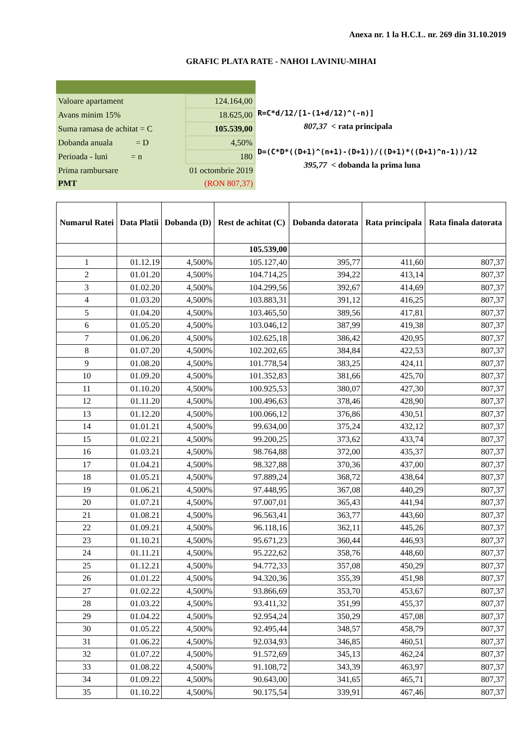Anexa nr. 1 la H.C.L. nr. 269 din 31.10.2019
GRAFIC PLATA RATE - NAHOI LAVINIU-MIHAI
| Valoare apartament | 124.164,00 |
| Avans minim 15% | 18.625,00 |
| Suma ramasa de achitat = C | 105.539,00 |
| Dobanda anuala = D | 4,50% |
| Perioada - luni = n | 180 |
| Prima rambursare | 01 octombrie 2019 |
| PMT | (RON 807,37) |
R=C*d/12/[1-(1+d/12)^(-n)]
807,37 < rata principala
D=(C*D*((D+1)^(n+1)-(D+1))/((D+1)*((D+1)^n-1))/12
395,77 < dobanda la prima luna
| Numarul Ratei | Data Platii | Dobanda (D) | Rest de achitat (C) | Dobanda datorata | Rata principala | Rata finala datorata |
| --- | --- | --- | --- | --- | --- | --- |
| | | | 105.539,00 | | | |
| 1 | 01.12.19 | 4,500% | 105.127,40 | 395,77 | 411,60 | 807,37 |
| 2 | 01.01.20 | 4,500% | 104.714,25 | 394,22 | 413,14 | 807,37 |
| 3 | 01.02.20 | 4,500% | 104.299,56 | 392,67 | 414,69 | 807,37 |
| 4 | 01.03.20 | 4,500% | 103.883,31 | 391,12 | 416,25 | 807,37 |
| 5 | 01.04.20 | 4,500% | 103.465,50 | 389,56 | 417,81 | 807,37 |
| 6 | 01.05.20 | 4,500% | 103.046,12 | 387,99 | 419,38 | 807,37 |
| 7 | 01.06.20 | 4,500% | 102.625,18 | 386,42 | 420,95 | 807,37 |
| 8 | 01.07.20 | 4,500% | 102.202,65 | 384,84 | 422,53 | 807,37 |
| 9 | 01.08.20 | 4,500% | 101.778,54 | 383,25 | 424,11 | 807,37 |
| 10 | 01.09.20 | 4,500% | 101.352,83 | 381,66 | 425,70 | 807,37 |
| 11 | 01.10.20 | 4,500% | 100.925,53 | 380,07 | 427,30 | 807,37 |
| 12 | 01.11.20 | 4,500% | 100.496,63 | 378,46 | 428,90 | 807,37 |
| 13 | 01.12.20 | 4,500% | 100.066,12 | 376,86 | 430,51 | 807,37 |
| 14 | 01.01.21 | 4,500% | 99.634,00 | 375,24 | 432,12 | 807,37 |
| 15 | 01.02.21 | 4,500% | 99.200,25 | 373,62 | 433,74 | 807,37 |
| 16 | 01.03.21 | 4,500% | 98.764,88 | 372,00 | 435,37 | 807,37 |
| 17 | 01.04.21 | 4,500% | 98.327,88 | 370,36 | 437,00 | 807,37 |
| 18 | 01.05.21 | 4,500% | 97.889,24 | 368,72 | 438,64 | 807,37 |
| 19 | 01.06.21 | 4,500% | 97.448,95 | 367,08 | 440,29 | 807,37 |
| 20 | 01.07.21 | 4,500% | 97.007,01 | 365,43 | 441,94 | 807,37 |
| 21 | 01.08.21 | 4,500% | 96.563,41 | 363,77 | 443,60 | 807,37 |
| 22 | 01.09.21 | 4,500% | 96.118,16 | 362,11 | 445,26 | 807,37 |
| 23 | 01.10.21 | 4,500% | 95.671,23 | 360,44 | 446,93 | 807,37 |
| 24 | 01.11.21 | 4,500% | 95.222,62 | 358,76 | 448,60 | 807,37 |
| 25 | 01.12.21 | 4,500% | 94.772,33 | 357,08 | 450,29 | 807,37 |
| 26 | 01.01.22 | 4,500% | 94.320,36 | 355,39 | 451,98 | 807,37 |
| 27 | 01.02.22 | 4,500% | 93.866,69 | 353,70 | 453,67 | 807,37 |
| 28 | 01.03.22 | 4,500% | 93.411,32 | 351,99 | 455,37 | 807,37 |
| 29 | 01.04.22 | 4,500% | 92.954,24 | 350,29 | 457,08 | 807,37 |
| 30 | 01.05.22 | 4,500% | 92.495,44 | 348,57 | 458,79 | 807,37 |
| 31 | 01.06.22 | 4,500% | 92.034,93 | 346,85 | 460,51 | 807,37 |
| 32 | 01.07.22 | 4,500% | 91.572,69 | 345,13 | 462,24 | 807,37 |
| 33 | 01.08.22 | 4,500% | 91.108,72 | 343,39 | 463,97 | 807,37 |
| 34 | 01.09.22 | 4,500% | 90.643,00 | 341,65 | 465,71 | 807,37 |
| 35 | 01.10.22 | 4,500% | 90.175,54 | 339,91 | 467,46 | 807,37 |